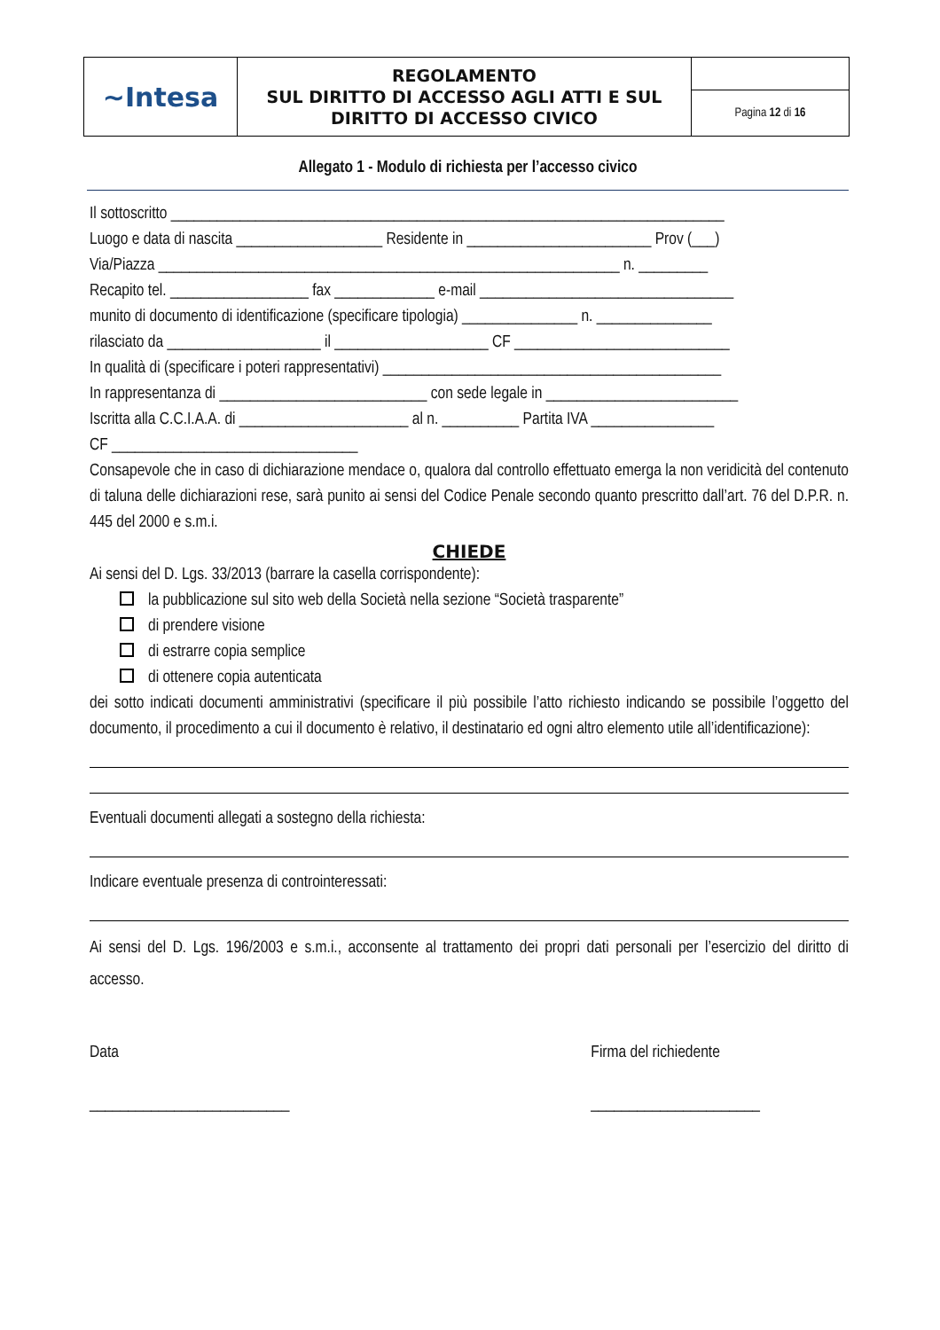| ~Intesa | REGOLAMENTO SUL DIRITTO DI ACCESSO AGLI ATTI E SUL DIRITTO DI ACCESSO CIVICO | |
| | | Pagina 12 di 16 |
Allegato 1 - Modulo di richiesta per l’accesso civico
Il sottoscritto ________________________________________________________________________
Luogo e data di nascita ___________________ Residente in ________________________ Prov (___)
Via/Piazza ____________________________________________________________ n. _________
Recapito tel. __________________ fax _____________ e-mail _________________________________
munito di documento di identificazione (specificare tipologia) _______________ n. _______________
rilasciato da ____________________ il ____________________ CF ____________________________
In qualità di (specificare i poteri rappresentativi) ____________________________________________
In rappresentanza di ___________________________ con sede legale in _________________________
Iscritta alla C.C.I.A.A. di ______________________ al n. __________ Partita IVA ________________
CF ________________________________
Consapevole che in caso di dichiarazione mendace o, qualora dal controllo effettuato emerga la non veridicità del contenuto di taluna delle dichiarazioni rese, sarà punito ai sensi del Codice Penale secondo quanto prescritto dall’art. 76 del D.P.R. n. 445 del 2000 e s.m.i.
CHIEDE
Ai sensi del D. Lgs. 33/2013 (barrare la casella corrispondente):
la pubblicazione sul sito web della Società nella sezione “Società trasparente”
di prendere visione
di estrarre copia semplice
di ottenere copia autenticata
dei sotto indicati documenti amministrativi (specificare il più possibile l’atto richiesto indicando se possibile l’oggetto del documento, il procedimento a cui il documento è relativo, il destinatario ed ogni altro elemento utile all’identificazione):
Eventuali documenti allegati a sostegno della richiesta:
Indicare eventuale presenza di controinteressati:
Ai sensi del D. Lgs. 196/2003 e s.m.i., acconsente al trattamento dei propri dati personali per l’esercizio del diritto di accesso.
Data
__________________________
Firma del richiedente
______________________